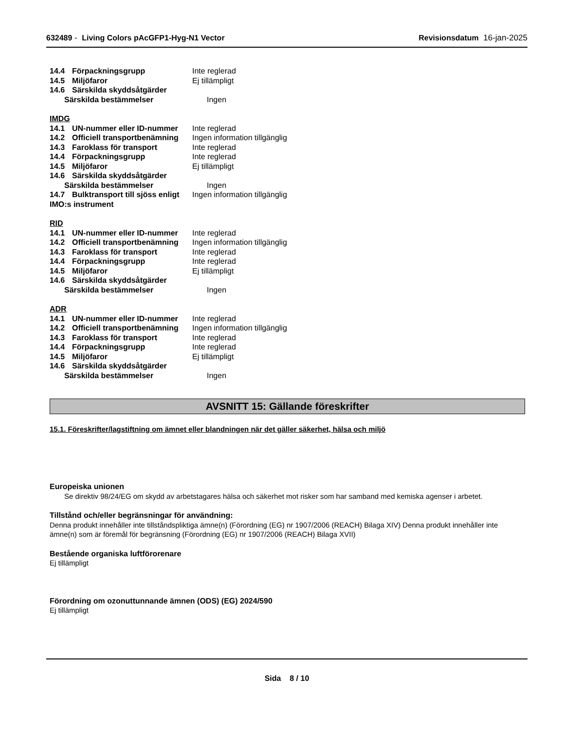632489 - Living Colors pAcGFP1-Hyg-N1 Vector Revisionsdatum 16-jan-2025
14.4 Förpackningsgrupp Inte reglerad
14.5 Miljöfaror Ej tillämpligt
14.6 Särskilda skyddsåtgärder
Särskilda bestämmelser Ingen
IMDG
14.1 UN-nummer eller ID-nummer Inte reglerad
14.2 Officiell transportbenämning Ingen information tillgänglig
14.3 Faroklass för transport Inte reglerad
14.4 Förpackningsgrupp Inte reglerad
14.5 Miljöfaror Ej tillämpligt
14.6 Särskilda skyddsåtgärder
Särskilda bestämmelser Ingen
14.7 Bulktransport till sjöss enligt IMO:s instrument Ingen information tillgänglig
RID
14.1 UN-nummer eller ID-nummer Inte reglerad
14.2 Officiell transportbenämning Ingen information tillgänglig
14.3 Faroklass för transport Inte reglerad
14.4 Förpackningsgrupp Inte reglerad
14.5 Miljöfaror Ej tillämpligt
14.6 Särskilda skyddsåtgärder
Särskilda bestämmelser Ingen
ADR
14.1 UN-nummer eller ID-nummer Inte reglerad
14.2 Officiell transportbenämning Ingen information tillgänglig
14.3 Faroklass för transport Inte reglerad
14.4 Förpackningsgrupp Inte reglerad
14.5 Miljöfaror Ej tillämpligt
14.6 Särskilda skyddsåtgärder
Särskilda bestämmelser Ingen
AVSNITT 15: Gällande föreskrifter
15.1. Föreskrifter/lagstiftning om ämnet eller blandningen när det gäller säkerhet, hälsa och miljö
Europeiska unionen
Se direktiv 98/24/EG om skydd av arbetstagares hälsa och säkerhet mot risker som har samband med kemiska agenser i arbetet.
Tillstånd och/eller begränsningar för användning:
Denna produkt innehåller inte tillståndspliktiga ämne(n) (Förordning (EG) nr 1907/2006 (REACH) Bilaga XIV) Denna produkt innehåller inte ämne(n) som är föremål för begränsning (Förordning (EG) nr 1907/2006 (REACH) Bilaga XVII)
Bestående organiska luftförorenare
Ej tillämpligt
Förordning om ozonuttunnande ämnen (ODS) (EG) 2024/590
Ej tillämpligt
Sida 8 / 10